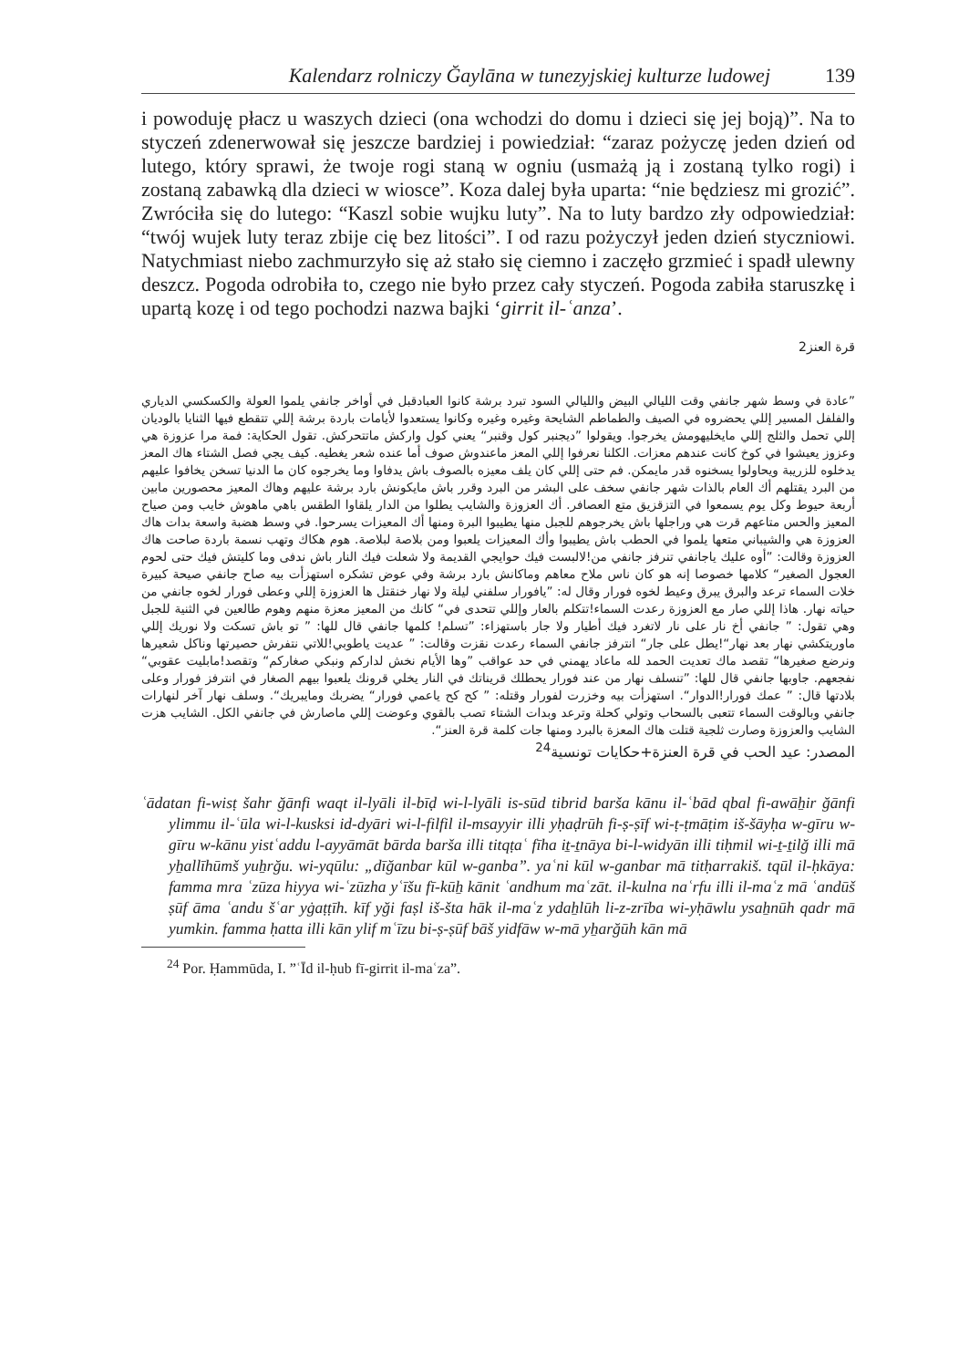Kalendarz rolniczy Ğaylāna w tunezyjskiej kulturze ludowej 139
i powoduję płacz u waszych dzieci (ona wchodzi do domu i dzieci się jej boją)”. Na to styczeń zdenerwował się jeszcze bardziej i powiedział: “zaraz pożyczę jeden dzień od lutego, który sprawi, że twoje rogi staną w ogniu (usmażą ją i zostaną tylko rogi) i zostaną zabawką dla dzieci w wiosce”. Koza dalej była uparta: “nie będziesz mi grozić”. Zwróciła się do lutego: “Kaszl sobie wujku luty”. Na to luty bardzo zły odpowiedział: “twój wujek luty teraz zbije cię bez litości”. I od razu pożyczył jeden dzień styczniowi. Natychmiast niebo zachmurzyło się aż stało się ciemno i zaczęło grzmieć i spadł ulewny deszcz. Pogoda odrobiła to, czego nie było przez cały styczeń. Pogoda zabiła staruszkę i upartą kozę i od tego pochodzi nazwa bajki ‘girrit il-ʿanza’.
قرة العنز2
”عادة في وسط شهر جانفي وقت الليالي البيض والليالي السود تبرد برشة كانوا العبادقبل في أواخر جانفي يلموا العولة والكسكسي الدياري والفلفل المسير إللي يحضروه في الصيف والطماطم الشايحة وغيره وغيره وكانوا يستعدوا لأيامات باردة برشة إللي تتقطع فيها الثنايا بالوديان إللي تحمل والثلج إللي مايخليهومش يخرجوا. ويقولوا ”ديجنبر كول وقنبر“ يعني كول واركش ماتتحركش. تقول الحكاية: فمة مرا عزوزة هي وعزوز يعيشوا في كوخ كانت عندهم معزات. الكلنا نعرفوا إللي المعز ماعندوش صوف أما عنده شعر يغطيه. كيف يجي فصل الشتاء هاك المعز يدخلوه للزريبة ويحاولوا يسخنوه قدر مايمكن. فم حتى إللي كان يلف معيزه بالصوف باش يدفاوا وما يخرجوه كان ما الدنيا تسخن يخافوا عليهم من البرد يقتلهم أك العام بالذات شهر جانفي سخف على البشر من البرد وقرر باش مايكونش بارد برشة عليهم وهاك المعيز محصورين مابين أربعة حيوط وكل يوم يسمعوا في التزقزيق متع العصافر. أك العزوزة والشايب يطلوا من الدار يلقاوا الطقس باهي ماهوش خايب ومن صياح المعيز والحس متاعهم قرت هي وراجلها باش يخرجوهم للجبل منها يطيبوا البرة ومنها أك المعيزات يسرحوا. في وسط هضبة واسعة بدات هاك العزوزة هي والشيباني متعها يلموا في الحطب باش يطيبوا وأك المعيزات يلعبوا ومن بلاصة لبلاصة. هوم هكاك وتهب نسمة باردة صاحت هاك العزوزة وقالت: ”أوه عليك ياجانفي تنرفز جانفي من!لالبست فيك حوايجي القديمة ولا شعلت فيك النار باش ندفى وما كليتش فيك حتى لحوم العجول الصغير“ كلامها خصوصا إنه هو كان ناس ملاح معاهم وماكانش بارد برشة وفي عوض تشكره استهزأت بيه صاح جانفي صيحة كبيرة خلات السماء ترعد والبرق يبرق وعيط لخوه فورار وقال له: ”يافورار سلفني ليلة ولا نهار خنقتل ها العزوزة إللي وعطى فورار لخوه جانفي من حياته نهار. هاذا إللي صار مع العزوزة رعدت السماء!تتكلم بالعار وإللي تتحدى في“ كانك من المعيز معزة منهم وهوم طالعين في الثنية للجبل وهي تقول: ” جانفي أخ نار على نار لاتغرد فيك أطيار ولا جار باستهزاء: ”تسلم! كلمها جانفي قال للها: ” تو باش تسكت ولا نوريك إللي ماوريتكشي نهار بعد نهار“!يطل على جار“ انترفز جانفي السماء رعدت نقزت وقالت: ” عديت ياطوبي!للاتي نتفرش حصيرتها وناكل شعيرها ونرضع صغيرها“ تقصد ماك تعديت الحمد لله ماعاد يهمني في حد عواقب ”وها الأيام نخش لداركم ونبكي صغاركم“ وتقصد!مابليت عقوبي“ نفجعهم. جاوبها جانفي قال للها: ”تنسلف نهار من عند فورار يحطلك قريناتك في النار يخلي قرونك يلعبوا بيهم الصغار في انترفز فورار وعلى بلادتها قال: ” عمك فورار!الدوار“. استهزأت بيه وخزرت لفورار وقتله: ” كح كح ياعمي فورار“ يضربك ومايبريك“. وسلف نهار آخر لنهارات جانفي وبالوقت السماء تتعبى بالسحاب وتولي كحلة وترعد وبدات الشتاء تصب بالقوي وعوضت إللي ماصارش في جانفي الكل. الشايب هزت الشايب والعزوزة وصارت ثلجية قتلت هاك المعزة بالبرد ومنها جات كلمة قرة العنز“.
المصدر: عيد الحب في قرة العنزة+حكايات تونسية<sup>24</sup>
ʿādatan fi-wisṭ šahr ğānfi waqt il-lyāli il-bīḍ wi-l-lyāli is-sūd tibrid barša kānu il-ʿbād qbal fi-awāẖir ğānfi ylimmu il-ʿūla wi-l-kusksi id-dyāri wi-l-filfil il-msayyir illi yḥaḍrūh fi-ṣ-ṣīf wi-ṭ-ṭmāṭim iš-šāyḥa w-gīru w-gīru w-kānu yistʿaddu l-ayyāmāt bārda barša illi titqṭaʿ fīha iṯ-ṯnāya bi-l-widyān illi tiḥmil wi-ṯ-ṯilğ illi mā yẖallīhūmš yuẖrğu. wi-yqūlu: „dīğanbar kūl w-ganba”. yaʿni kūl w-ganbar mā titḥarrakiš. tqūl il-ḥkāya: famma mra ʿzūza hiyya wi-ʿzūzha yʿīšu fī-kūẖ kānit ʿandhum maʿzāt. il-kulna naʿrfu illi il-maʿz mā ʿandūš ṣūf āma ʿandu šʿar yġaṭṭīh. kīf yği faṣl iš-šta hāk il-maʿz ydaẖlūh li-z-zrība wi-yḥāwlu ysaẖnūh qadr mā yumkin. famma ḥatta illi kān ylif mʿīzu bi-ṣ-ṣūf bāš yidfāw w-mā yẖarğūh kān mā
<sup>24</sup> Por. Ḥammūda, I. ”ʿĪd il-ḥub fī-girrit il-maʿza”.